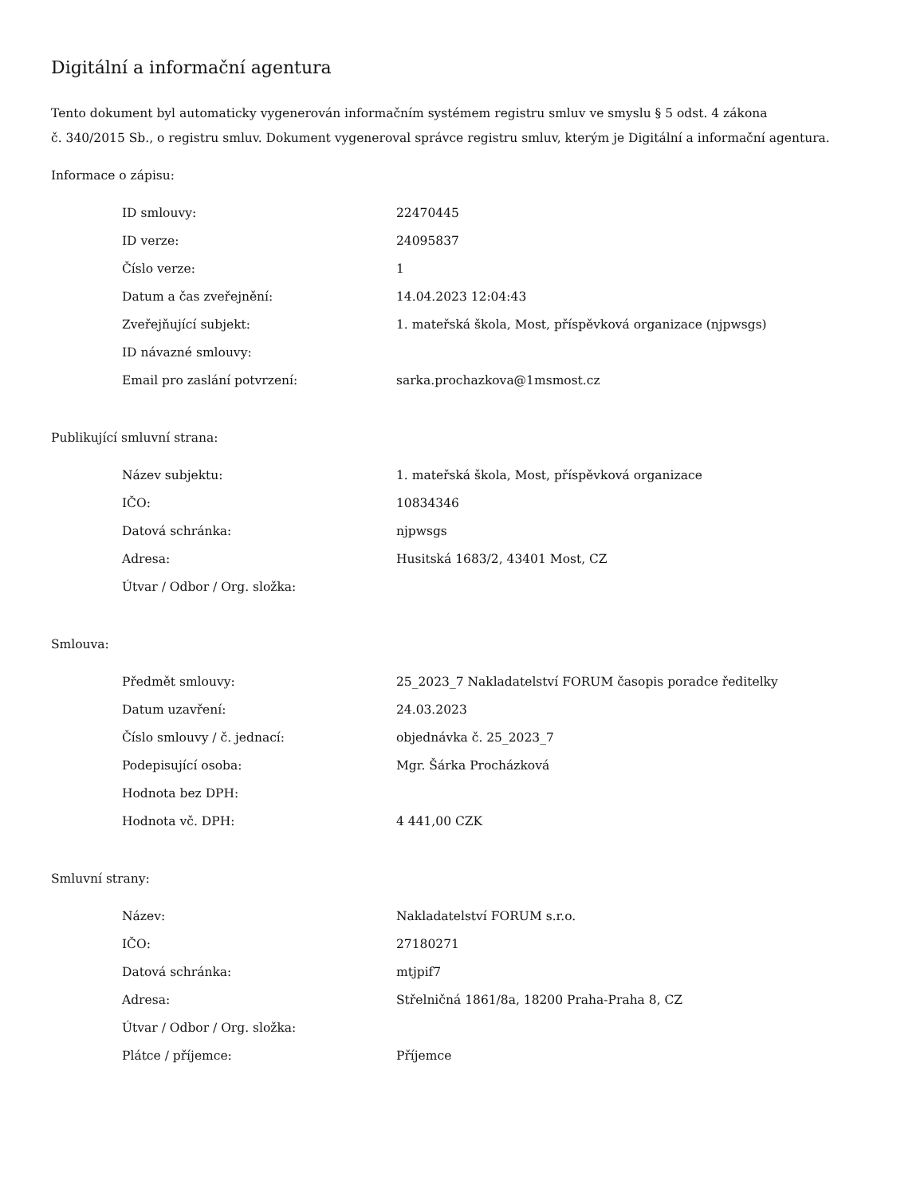Digitální a informační agentura
Tento dokument byl automaticky vygenerován informačním systémem registru smluv ve smyslu § 5 odst. 4 zákona
č. 340/2015 Sb., o registru smluv. Dokument vygeneroval správce registru smluv, kterým je Digitální a informační agentura.
Informace o zápisu:
| ID smlouvy: | 22470445 |
| ID verze: | 24095837 |
| Číslo verze: | 1 |
| Datum a čas zveřejnění: | 14.04.2023 12:04:43 |
| Zveřejňující subjekt: | 1. mateřská škola, Most, příspěvková organizace (njpwsgs) |
| ID návazné smlouvy: | |
| Email pro zaslání potvrzení: | sarka.prochazkova@1msmost.cz |
Publikující smluvní strana:
| Název subjektu: | 1. mateřská škola, Most, příspěvková organizace |
| IČO: | 10834346 |
| Datová schránka: | njpwsgs |
| Adresa: | Husitská 1683/2, 43401 Most, CZ |
| Útvar / Odbor / Org. složka: | |
Smlouva:
| Předmět smlouvy: | 25_2023_7 Nakladatelství FORUM časopis poradce ředitelky |
| Datum uzavření: | 24.03.2023 |
| Číslo smlouvy / č. jednací: | objednávka č. 25_2023_7 |
| Podepisující osoba: | Mgr. Šárka Procházková |
| Hodnota bez DPH: | |
| Hodnota vč. DPH: | 4 441,00 CZK |
Smluvní strany:
| Název: | Nakladatelství FORUM s.r.o. |
| IČO: | 27180271 |
| Datová schránka: | mtjpif7 |
| Adresa: | Střelničná 1861/8a, 18200 Praha-Praha 8, CZ |
| Útvar / Odbor / Org. složka: | |
| Plátce / příjemce: | Příjemce |